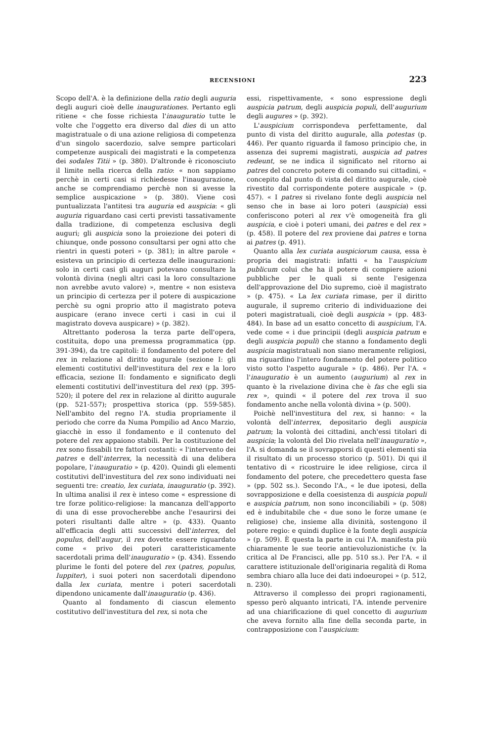RECENSIONI 223
Scopo dell'A. è la definizione della ratio degli auguria degli auguri cioè delle inaugurationes. Pertanto egli ritiene « che fosse richiesta l'inauguratio tutte le volte che l'oggetto era diverso dal dies di un atto magistratuale o di una azione religiosa di competenza d'un singolo sacerdozio, salve sempre particolari competenze auspicali dei magistrati e la competenza dei sodales Titii » (p. 380). D'altronde è riconosciuto il limite nella ricerca della ratio: « non sappiamo perchè in certi casi si richiedesse l'inaugurazione, anche se comprendiamo perchè non si avesse la semplice auspicazione » (p. 380). Viene così puntualizzata l'antitesi tra auguria ed auspicia: « gli auguria riguardano casi certi previsti tassativamente dalla tradizione, di competenza esclusiva degli auguri; gli auspicia sono la proiezione dei poteri di chiunque, onde possono consultarsi per ogni atto che rientri in questi poteri » (p. 381); in altre parole « esisteva un principio di certezza delle inaugurazioni: solo in certi casi gli auguri potevano consultare la volontà divina (negli altri casi la loro consultazione non avrebbe avuto valore) », mentre « non esisteva un principio di certezza per il potere di auspicazione perchè su ogni proprio atto il magistrato poteva auspicare (erano invece certi i casi in cui il magistrato doveva auspicare) » (p. 382).
Altrettanto poderosa la terza parte dell'opera, costituita, dopo una premessa programmatica (pp. 391-394), da tre capitoli: il fondamento del potere del rex in relazione al diritto augurale (sezione I: gli elementi costitutivi dell'investitura del rex e la loro efficacia, sezione II: fondamento e significato degli elementi costitutivi dell'investitura del rex) (pp. 395-520); il potere del rex in relazione al diritto augurale (pp. 521-557); prospettiva storica (pp. 559-585). Nell'ambito del regno l'A. studia propriamente il periodo che corre da Numa Pompilio ad Anco Marzio, giacchè in esso il fondamento e il contenuto del potere del rex appaiono stabili. Per la costituzione del rex sono fissabili tre fattori costanti: « l'intervento dei patres e dell'interrex, la necessità di una delibera popolare, l'inauguratio » (p. 420). Quindi gli elementi costitutivi dell'investitura del rex sono individuati nei seguenti tre: creatio, lex curiata, inauguratio (p. 392). In ultima analisi il rex è inteso come « espressione di tre forze politico-religiose: la mancanza dell'apporto di una di esse provocherebbe anche l'esaurirsi dei poteri risultanti dalle altre » (p. 433). Quanto all'efficacia degli atti successivi dell'interrex, del populus, dell'augur, il rex dovette essere riguardato come « privo dei poteri caratteristicamente sacerdotali prima dell'inauguratio » (p. 434). Essendo plurime le fonti del potere del rex (patres, populus, Iuppiter), i suoi poteri non sacerdotali dipendono dalla lex curiata, mentre i poteri sacerdotali dipendono unicamente dall'inauguratio (p. 436).
Quanto al fondamento di ciascun elemento costitutivo dell'investitura del rex, si nota che
essi, rispettivamente, « sono espressione degli auspicia patrum, degli auspicia populi, dell'augurium degli augures » (p. 392).
L'auspicium corrispondeva perfettamente, dal punto di vista del diritto augurale, alla potestas (p. 446). Per quanto riguarda il famoso principio che, in assenza dei supremi magistrati, auspicia ad patres redeunt, se ne indica il significato nel ritorno ai patres del concreto potere di comando sui cittadini, « concepito dal punto di vista del diritto augurale, cioè rivestito dal corrispondente potere auspicale » (p. 457). « I patres si rivelano fonte degli auspicia nel senso che in base ai loro poteri (auspicia) essi conferiscono poteri al rex v'è omogeneità fra gli auspicia, e cioè i poteri umani, dei patres e del rex » (p. 458). Il potere del rex proviene dai patres e torna ai patres (p. 491).
Quanto alla lex curiata auspiciorum causa, essa è propria dei magistrati: infatti « ha l'auspicium publicum colui che ha il potere di compiere azioni pubbliche per le quali si sente l'esigenza dell'approvazione del Dio supremo, cioè il magistrato » (p. 475). « La lex curiata rimase, per il diritto augurale, il supremo criterio di individuazione dei poteri magistratuali, cioè degli auspicia » (pp. 483-484). In base ad un esatto concetto di auspicium, l'A. vede come « i due principii (degli auspicia patrum e degli auspicia populi) che stanno a fondamento degli auspicia magistratuali non siano meramente religiosi, ma riguardino l'intero fondamento del potere politico visto sotto l'aspetto augurale » (p. 486). Per l'A. « l'inauguratio è un aumento (augurium) al rex in quanto è la rivelazione divina che è fas che egli sia rex », quindi « il potere del rex trova il suo fondamento anche nella volontà divina » (p. 500).
Poichè nell'investitura del rex, si hanno: « la volontà dell'interrex, depositario degli auspicia patrum; la volontà dei cittadini, anch'essi titolari di auspicia; la volontà del Dio rivelata nell'inauguratio », l'A. si domanda se il sovrapporsi di questi elementi sia il risultato di un processo storico (p. 501). Di qui il tentativo di « ricostruire le idee religiose, circa il fondamento del potere, che precedettero questa fase » (pp. 502 ss.). Secondo l'A., « le due ipotesi, della sovrapposizione e della coesistenza di auspicia populi e auspicia patrum, non sono inconciliabili » (p. 508) ed è indubitabile che « due sono le forze umane (e religiose) che, insieme alla divinità, sostengono il potere regio: e quindi duplice è la fonte degli auspicia » (p. 509). È questa la parte in cui l'A. manifesta più chiaramente le sue teorie antievoluzionistiche (v. la critica al De Francisci, alle pp. 510 ss.). Per l'A. « il carattere istituzionale dell'originaria regalità di Roma sembra chiaro alla luce dei dati indoeuropei » (p. 512, n. 230).
Attraverso il complesso dei propri ragionamenti, spesso però alquanto intricati, l'A. intende pervenire ad una chiarificazione di quel concetto di augurium che aveva fornito alla fine della seconda parte, in contrapposizione con l'auspicium: